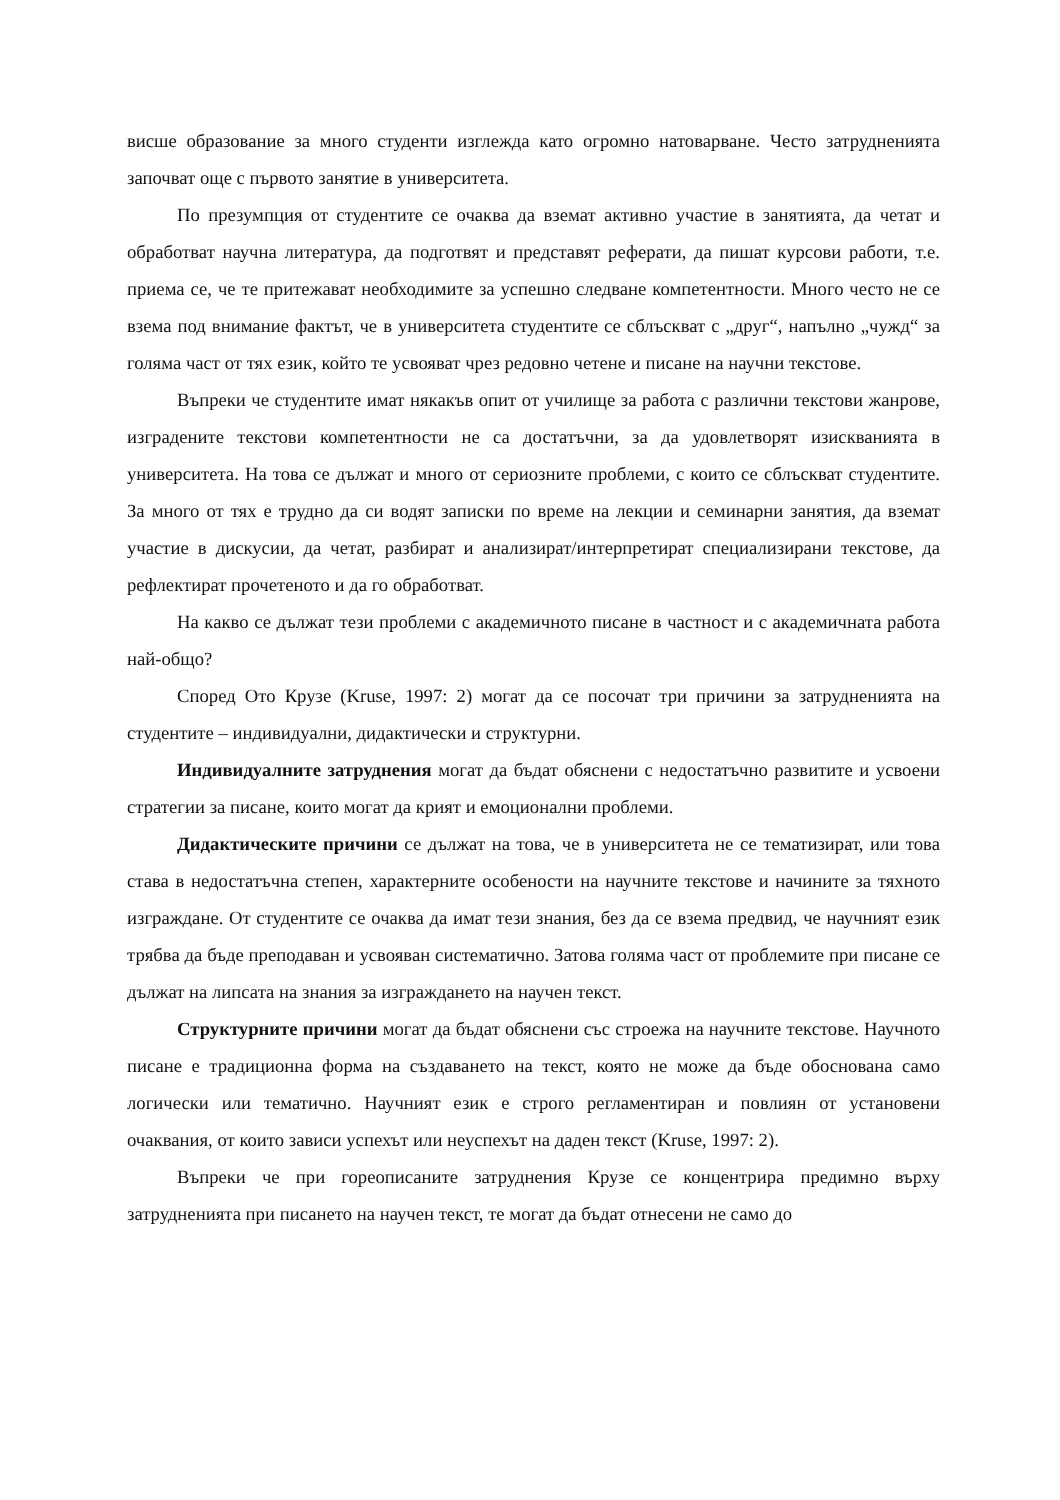висше образование за много студенти изглежда като огромно натоварване. Често затрудненията започват още с първото занятие в университета.
По презумпция от студентите се очаква да вземат активно участие в занятията, да четат и обработват научна литература, да подготвят и представят реферати, да пишат курсови работи, т.е. приема се, че те притежават необходимите за успешно следване компетентности. Много често не се взема под внимание фактът, че в университета студентите се сблъскват с „друг“, напълно „чужд“ за голяма част от тях език, който те усвояват чрез редовно четене и писане на научни текстове.
Въпреки че студентите имат някакъв опит от училище за работа с различни текстови жанрове, изградените текстови компетентности не са достатъчни, за да удовлетворят изискванията в университета. На това се дължат и много от сериозните проблеми, с които се сблъскват студентите. За много от тях е трудно да си водят записки по време на лекции и семинарни занятия, да вземат участие в дискусии, да четат, разбират и анализират/интерпретират специализирани текстове, да рефлектират прочетеното и да го обработват.
На какво се дължат тези проблеми с академичното писане в частност и с академичната работа най-общо?
Според Ото Крузе (Kruse, 1997: 2) могат да се посочат три причини за затрудненията на студентите – индивидуални, дидактически и структурни.
Индивидуалните затруднения могат да бъдат обяснени с недостатъчно развитите и усвоени стратегии за писане, които могат да крият и емоционални проблеми.
Дидактическите причини се дължат на това, че в университета не се тематизират, или това става в недостатъчна степен, характерните особености на научните текстове и начините за тяхното изграждане. От студентите се очаква да имат тези знания, без да се взема предвид, че научният език трябва да бъде преподаван и усвояван систематично. Затова голяма част от проблемите при писане се дължат на липсата на знания за изграждането на научен текст.
Структурните причини могат да бъдат обяснени със строежа на научните текстове. Научното писане е традиционна форма на създаването на текст, която не може да бъде обоснована само логически или тематично. Научният език е строго регламентиран и повлиян от установени очаквания, от които зависи успехът или неуспехът на даден текст (Kruse, 1997: 2).
Въпреки че при гореописаните затруднения Крузе се концентрира предимно върху затрудненията при писането на научен текст, те могат да бъдат отнесени не само до